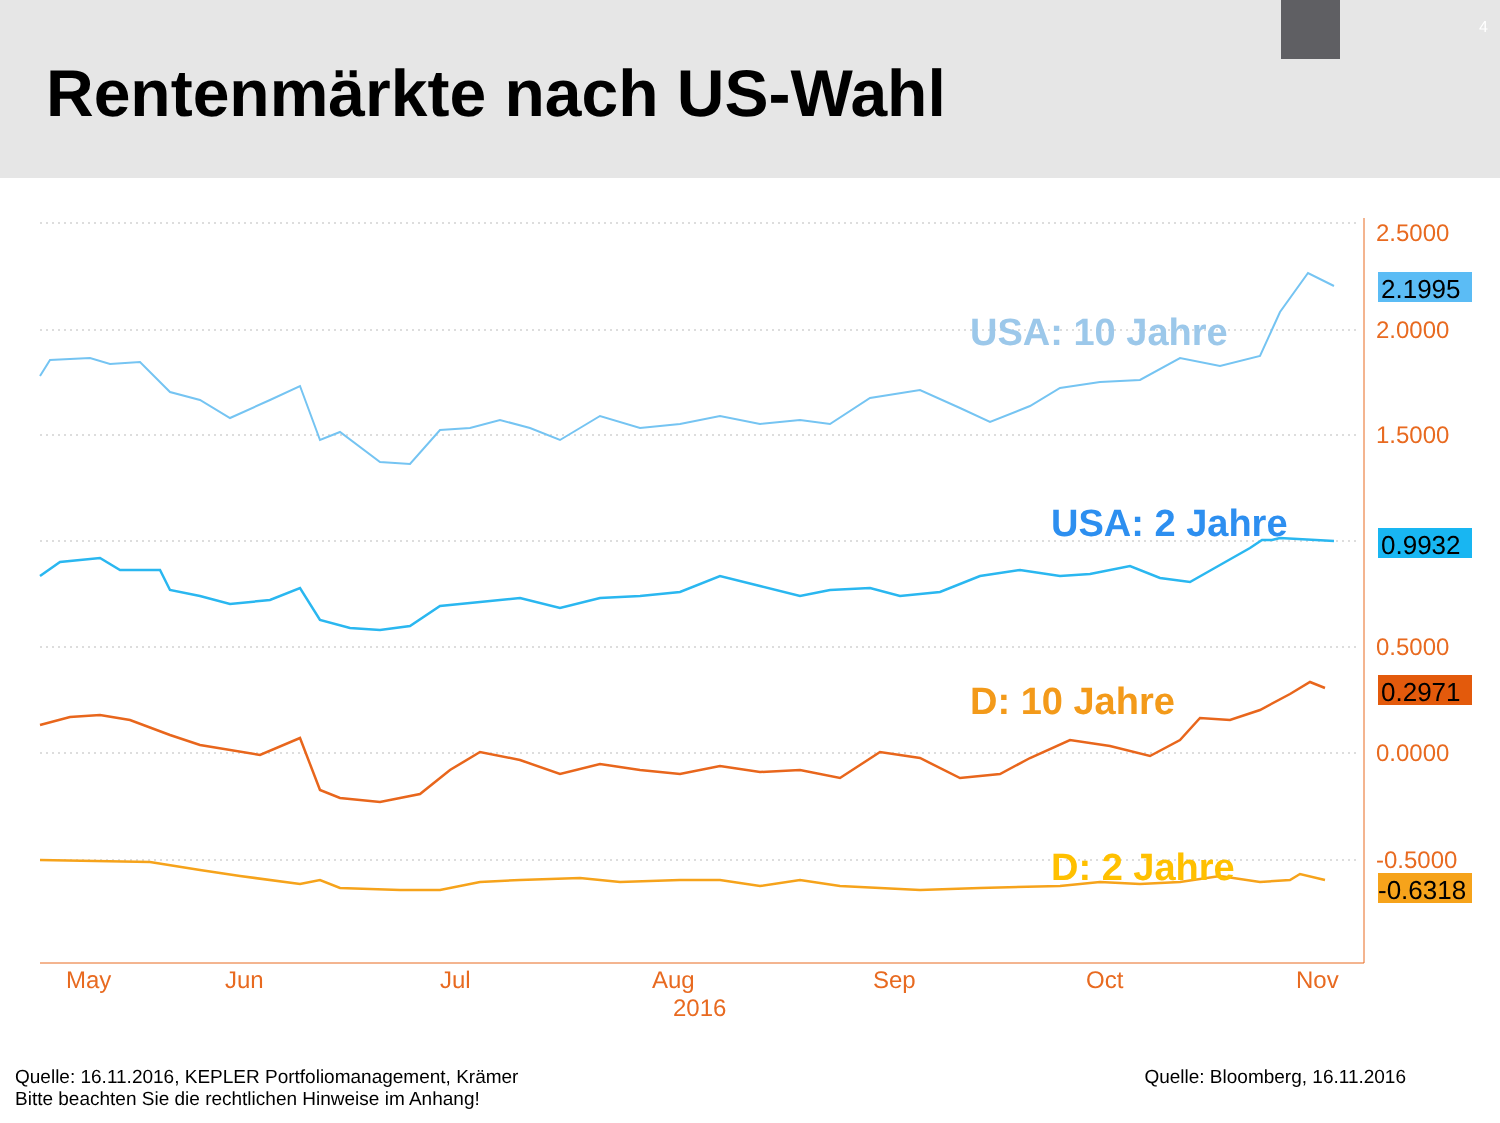Rentenmärkte nach US-Wahl
4
2.5000
2.0000
1.5000
0.5000
0.0000
-0.5000
May
Jun
Jul
Aug
Sep
Oct
Nov
2016
USA: 10 Jahre
USA: 2 Jahre
D: 10 Jahre
D: 2 Jahre
2.1995
0.9932
0.2971
-0.6318
Quelle: 16.11.2016, KEPLER Portfoliomanagement, Krämer
Bitte beachten Sie die rechtlichen Hinweise im Anhang!
Quelle: Bloomberg, 16.11.2016